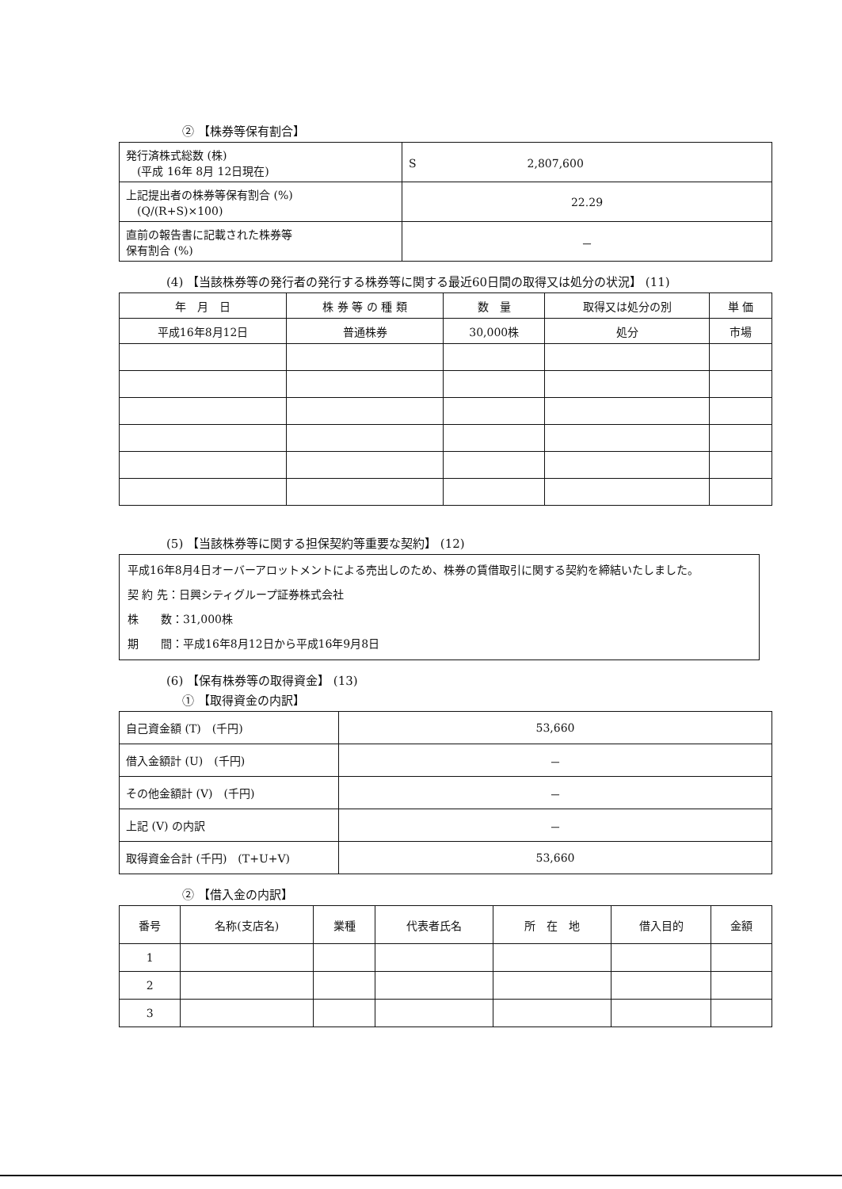② 【株券等保有割合】
| 発行済株式総数 (株) (平成 16年 8月 12日現在) | S 2,807,600 |
| 上記提出者の株券等保有割合 (%) (Q/(R+S)×100) | 22.29 |
| 直前の報告書に記載された株券等 保有割合 (%) | － |
(4) 【当該株券等の発行者の発行する株券等に関する最近60日間の取得又は処分の状況】 (11)
| 年 月 日 | 株 券 等 の 種 類 | 数 量 | 取得又は処分の別 | 単 価 |
| --- | --- | --- | --- | --- |
| 平成16年8月12日 | 普通株券 | 30,000株 | 処分 | 市場 |
(5) 【当該株券等に関する担保契約等重要な契約】 (12)
平成16年8月4日オーバーアロットメントによる売出しのため、株券の賃借取引に関する契約を締結いたしました。
契 約 先：日興シティグループ証券株式会社
株　　数：31,000株
期　　間：平成16年8月12日から平成16年9月8日
(6) 【保有株券等の取得資金】 (13)
① 【取得資金の内訳】
| 自己資金額 (T) (千円) | 53,660 |
| 借入金額計 (U) (千円) | － |
| その他金額計 (V) (千円) | － |
| 上記 (V) の内訳 | － |
| 取得資金合計 (千円) (T+U+V) | 53,660 |
② 【借入金の内訳】
| 番号 | 名称(支店名) | 業種 | 代表者氏名 | 所 在 地 | 借入目的 | 金額 |
| --- | --- | --- | --- | --- | --- | --- |
| 1 | | | | | | |
| 2 | | | | | | |
| 3 | | | | | | |